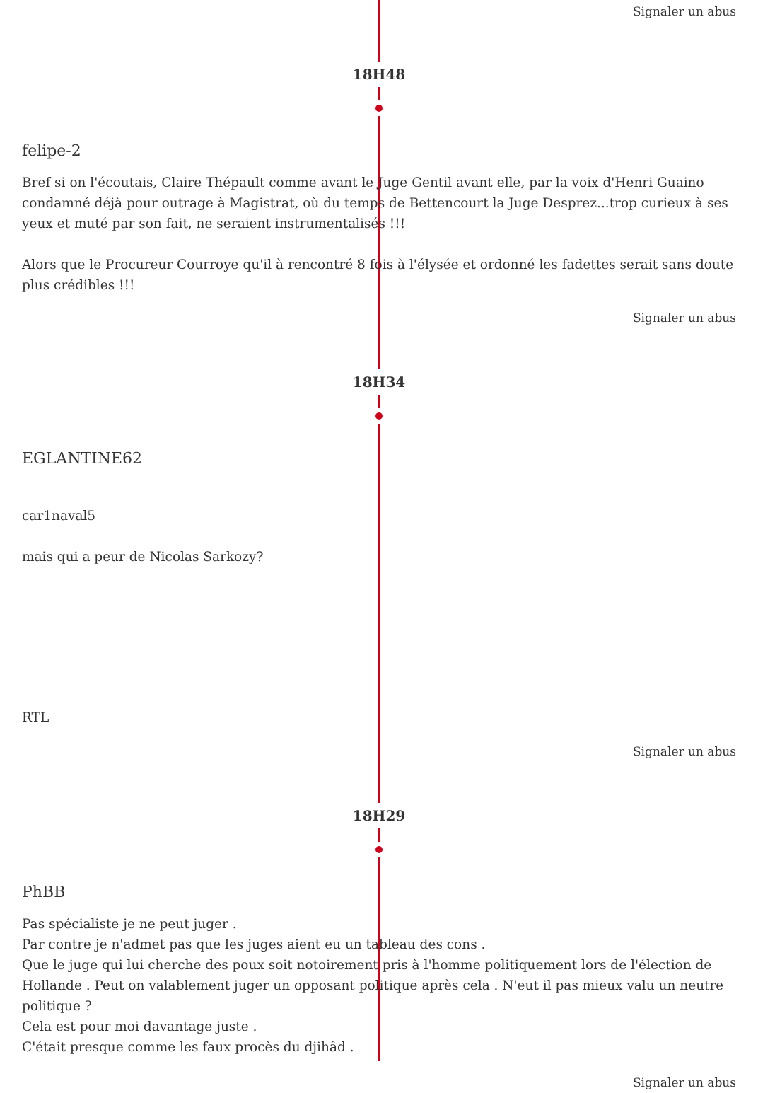Signaler un abus
18H48
felipe-2
Bref si on l'écoutais, Claire Thépault comme avant le Juge Gentil avant elle, par la voix d'Henri Guaino condamné déjà pour outrage à Magistrat, où du temps de Bettencourt la Juge Desprez...trop curieux à ses yeux et muté par son fait, ne seraient instrumentalisés !!!
Alors que le Procureur Courroye qu'il à rencontré 8 fois à l'élysée et ordonné les fadettes serait sans doute plus crédibles !!!
Signaler un abus
18H34
EGLANTINE62
car1naval5
mais qui a peur de Nicolas Sarkozy?
RTL
Signaler un abus
18H29
PhBB
Pas spécialiste je ne peut juger .
Par contre je n'admet pas que les juges aient eu un tableau des cons .
Que le juge qui lui cherche des poux soit notoirement pris à l'homme politiquement lors de l'élection de Hollande . Peut on valablement juger un opposant politique après cela . N'eut il pas mieux valu un neutre politique ?
Cela est pour moi davantage juste .
C'était presque comme les faux procès du djihâd .
Signaler un abus